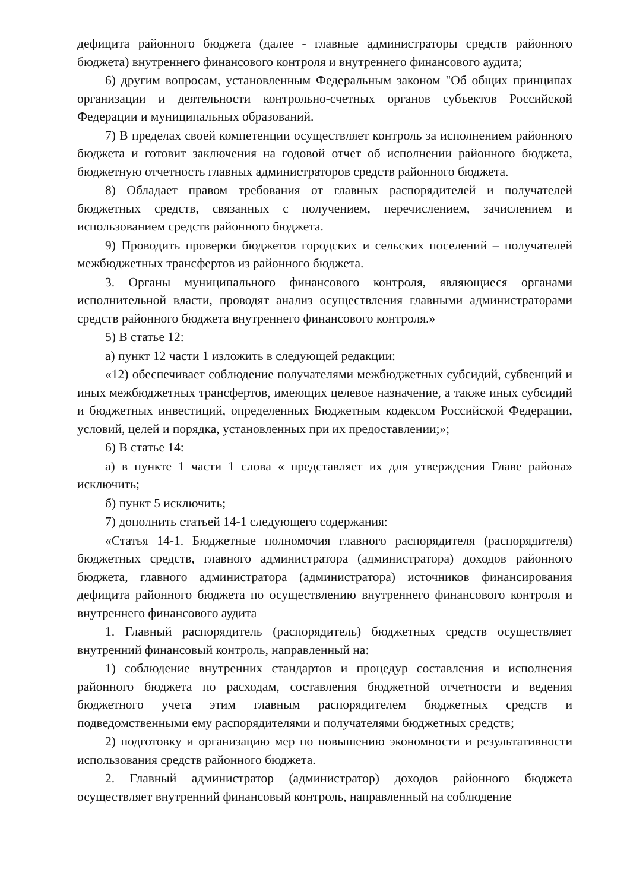дефицита районного бюджета (далее - главные администраторы средств районного бюджета) внутреннего финансового контроля и внутреннего финансового аудита;
6) другим вопросам, установленным Федеральным законом "Об общих принципах организации и деятельности контрольно-счетных органов субъектов Российской Федерации и муниципальных образований.
7) В пределах своей компетенции осуществляет контроль за исполнением районного бюджета и готовит заключения на годовой отчет об исполнении районного бюджета, бюджетную отчетность главных администраторов средств районного бюджета.
8) Обладает правом требования от главных распорядителей и получателей бюджетных средств, связанных с получением, перечислением, зачислением и использованием средств районного бюджета.
9) Проводить проверки бюджетов городских и сельских поселений – получателей межбюджетных трансфертов из районного бюджета.
3. Органы муниципального финансового контроля, являющиеся органами исполнительной власти, проводят анализ осуществления главными администраторами средств районного бюджета внутреннего финансового контроля.»
5) В статье 12:
а) пункт 12 части 1 изложить в следующей редакции:
«12) обеспечивает соблюдение получателями межбюджетных субсидий, субвенций и иных межбюджетных трансфертов, имеющих целевое назначение, а также иных субсидий и бюджетных инвестиций, определенных Бюджетным кодексом Российской Федерации, условий, целей и порядка, установленных при их предоставлении;»;
6) В статье 14:
а) в пункте 1 части 1 слова « представляет их для утверждения Главе района» исключить;
б) пункт 5 исключить;
7) дополнить статьей 14-1 следующего содержания:
«Статья 14-1. Бюджетные полномочия главного распорядителя (распорядителя) бюджетных средств, главного администратора (администратора) доходов районного бюджета, главного администратора (администратора) источников финансирования дефицита районного бюджета по осуществлению внутреннего финансового контроля и внутреннего финансового аудита
1. Главный распорядитель (распорядитель) бюджетных средств осуществляет внутренний финансовый контроль, направленный на:
1) соблюдение внутренних стандартов и процедур составления и исполнения районного бюджета по расходам, составления бюджетной отчетности и ведения бюджетного учета этим главным распорядителем бюджетных средств и подведомственными ему распорядителями и получателями бюджетных средств;
2) подготовку и организацию мер по повышению экономности и результативности использования средств районного бюджета.
2. Главный администратор (администратор) доходов районного бюджета осуществляет внутренний финансовый контроль, направленный на соблюдение